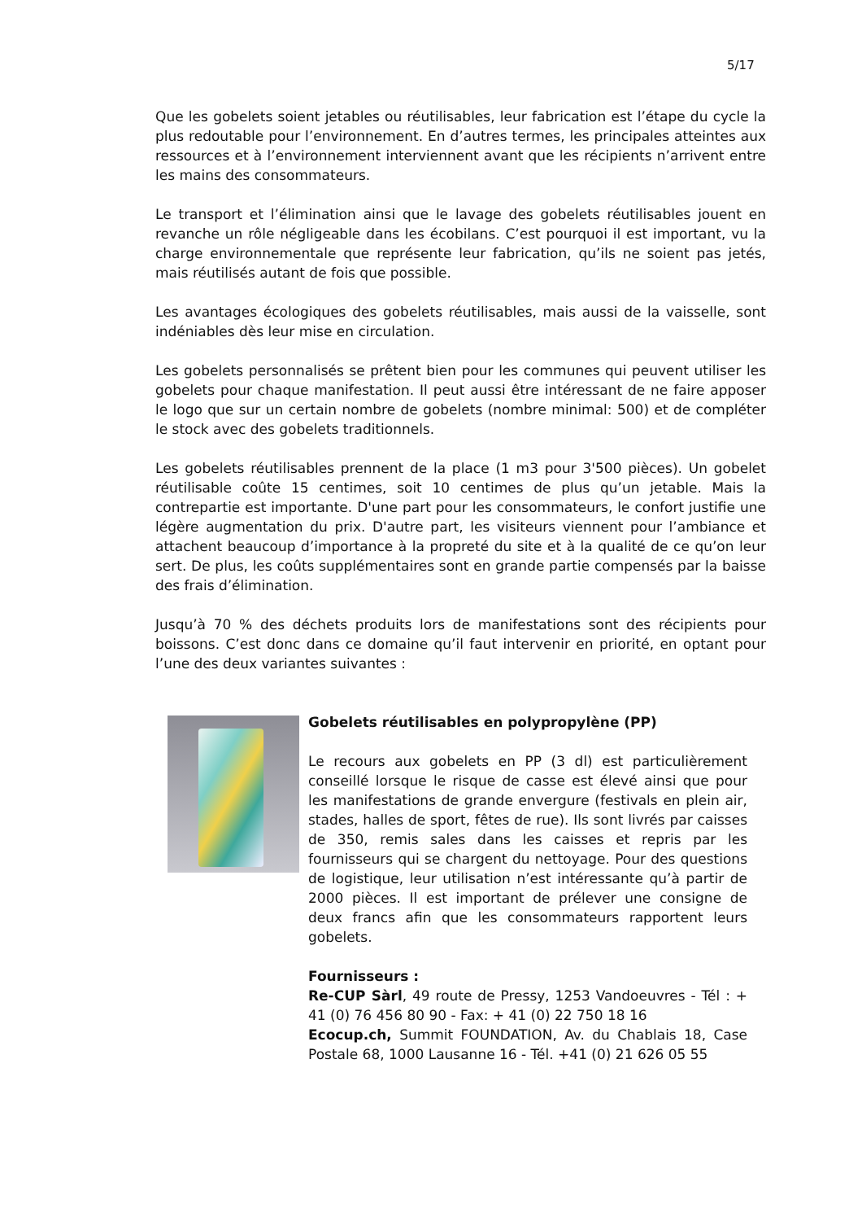5/17
Que les gobelets soient jetables ou réutilisables, leur fabrication est l’étape du cycle la plus redoutable pour l’environnement. En d’autres termes, les principales atteintes aux ressources et à l’environnement interviennent avant que les récipients n’arrivent entre les mains des consommateurs.
Le transport et l’élimination ainsi que le lavage des gobelets réutilisables jouent en revanche un rôle négligeable dans les écobilans. C’est pourquoi il est important, vu la charge environnementale que représente leur fabrication, qu’ils ne soient pas jetés, mais réutilisés autant de fois que possible.
Les avantages écologiques des gobelets réutilisables, mais aussi de la vaisselle, sont indéniables dès leur mise en circulation.
Les gobelets personnalisés se prêtent bien pour les communes qui peuvent utiliser les gobelets pour chaque manifestation. Il peut aussi être intéressant de ne faire apposer le logo que sur un certain nombre de gobelets (nombre minimal: 500) et de compléter le stock avec des gobelets traditionnels.
Les gobelets réutilisables prennent de la place (1 m3 pour 3'500 pièces). Un gobelet réutilisable coûte 15 centimes, soit 10 centimes de plus qu’un jetable. Mais la contrepartie est importante. D'une part pour les consommateurs, le confort justifie une légère augmentation du prix. D'autre part, les visiteurs viennent pour l’ambiance et attachent beaucoup d’importance à la propreté du site et à la qualité de ce qu’on leur sert. De plus, les coûts supplémentaires sont en grande partie compensés par la baisse des frais d’élimination.
Jusqu’à 70 % des déchets produits lors de manifestations sont des récipients pour boissons. C’est donc dans ce domaine qu’il faut intervenir en priorité, en optant pour l’une des deux variantes suivantes :
Gobelets réutilisables en polypropylène (PP)
Le recours aux gobelets en PP (3 dl) est particulièrement conseillé lorsque le risque de casse est élevé ainsi que pour les manifestations de grande envergure (festivals en plein air, stades, halles de sport, fêtes de rue). Ils sont livrés par caisses de 350, remis sales dans les caisses et repris par les fournisseurs qui se chargent du nettoyage. Pour des questions de logistique, leur utilisation n’est intéressante qu’à partir de 2000 pièces. Il est important de prélever une consigne de deux francs afin que les consommateurs rapportent leurs gobelets.
Fournisseurs :
Re-CUP Sàrl, 49 route de Pressy, 1253 Vandoeuvres - Tél : + 41 (0) 76 456 80 90 - Fax: + 41 (0) 22 750 18 16
Ecocup.ch, Summit FOUNDATION, Av. du Chablais 18, Case Postale 68, 1000 Lausanne 16 - Tél. +41 (0) 21 626 05 55